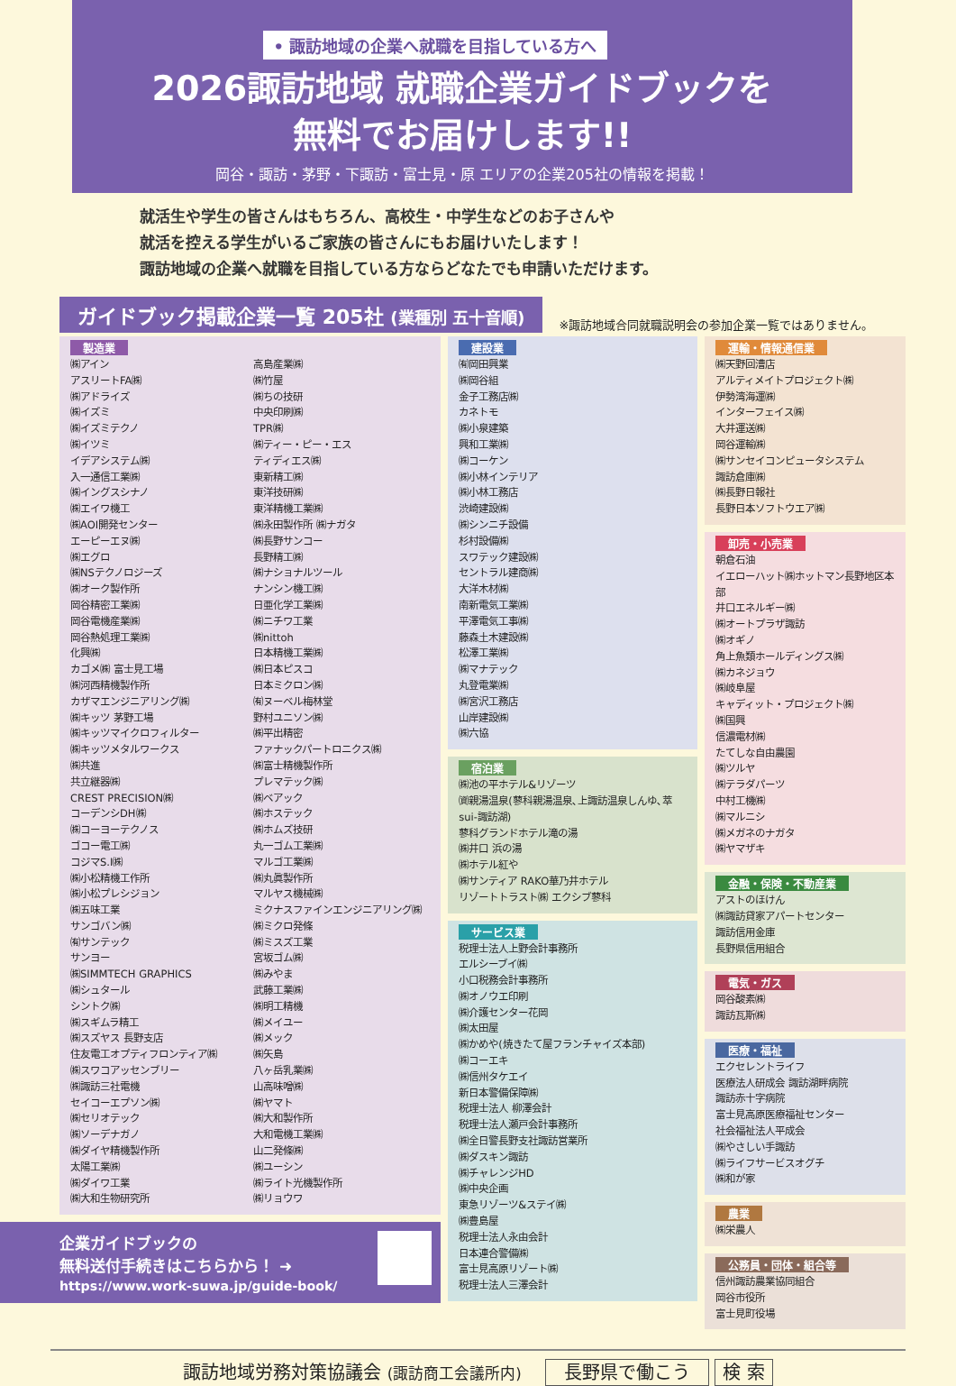• 諏訪地域の企業へ就職を目指している方へ
2026諏訪地域 就職企業ガイドブックを
無料でお届けします!!
岡谷・諏訪・茅野・下諏訪・富士見・原 エリアの企業205社の情報を掲載！
就活生や学生の皆さんはもちろん、高校生・中学生などのお子さんや
就活を控える学生がいるご家族の皆さんにもお届けいたします！
諏訪地域の企業へ就職を目指している方ならどなたでも申請いただけます。
ガイドブック掲載企業一覧 205社 (業種別 五十音順)
※諏訪地域合同就職説明会の参加企業一覧ではありません。
製造業
㈱アイン
アスリートFA㈱
㈱アドライズ
㈱イズミ
㈱イズミテクノ
㈱イツミ
イデアシステム㈱
入一通信工業㈱
㈱イングスシナノ
㈱エイワ機工
㈱AOI開発センター
エーピーエヌ㈱
㈱エグロ
㈱NSテクノロジーズ
㈱オーク製作所
岡谷精密工業㈱
岡谷電機産業㈱
岡谷熱処理工業㈱
化興㈱
カゴメ㈱ 富士見工場
㈱河西精機製作所
カザマエンジニアリング㈱
㈱キッツ 茅野工場
㈱キッツマイクロフィルター
㈱キッツメタルワークス
㈱共進
共立継器㈱
CREST PRECISION㈱
コーデンシDH㈱
㈱コーヨーテクノス
ゴコー電工㈱
コジマS.I㈱
㈱小松精機工作所
㈱小松プレシジョン
㈱五味工業
サンゴバン㈱
㈲サンテック
サンヨー
㈱SIMMTECH GRAPHICS
㈱シュタール
シントク㈱
㈱スギムラ精工
㈱スズヤス 長野支店
住友電工オプティフロンティア㈱
㈱スワコアッセンブリー
㈱諏訪三社電機
セイコーエプソン㈱
㈱セリオテック
㈱ソーデナガノ
㈱ダイヤ精機製作所
太陽工業㈱
㈱ダイワ工業
㈱大和生物研究所
高島産業㈱
㈱竹屋
㈱ちの技研
中央印刷㈱
TPR㈱
㈱ティー・ピー・エス
ティディエス㈱
東新精工㈱
東洋技研㈱
東洋精機工業㈱
㈱永田製作所 ㈱ナガタ
㈱長野サンコー
長野精工㈱
㈱ナショナルツール
ナンシン機工㈱
日亜化学工業㈱
㈱ニチワ工業
㈱nittoh
日本精機工業㈱
㈱日本ピスコ
日本ミクロン㈱
㈲ヌーベル梅林堂
野村ユニソン㈱
㈱平出精密
ファナックパートロニクス㈱
㈱富士精機製作所
プレマテック㈱
㈱ベアック
㈱ホステック
㈱ホムズ技研
丸一ゴム工業㈱
マルゴ工業㈱
㈱丸眞製作所
マルヤス機械㈱
ミクナスファインエンジニアリング㈱
㈱ミクロ発條
㈱ミスズ工業
宮坂ゴム㈱
㈱みやま
武藤工業㈱
㈱明工精機
㈱メイユー
㈱メック
㈱矢島
八ヶ岳乳業㈱
山高味噌㈱
㈱ヤマト
㈱大和製作所
大和電機工業㈱
山二発條㈱
㈱ユーシン
㈱ライト光機製作所
㈱リョウワ
企業ガイドブックの
無料送付手続きはこちらから！ ➜
https://www.work-suwa.jp/guide-book/
建設業
㈲岡田興業
㈱岡谷組
金子工務店㈱
カネトモ
㈱小泉建築
興和工業㈱
㈱コーケン
㈱小林インテリア
㈱小林工務店
渋崎建設㈱
㈱シンニチ設備
杉村設備㈱
スワテック建設㈱
セントラル建商㈱
大洋木材㈱
南新電気工業㈱
平澤電気工事㈱
藤森土木建設㈱
松澤工業㈱
㈱マナテック
丸登電業㈱
㈱宮沢工務店
山岸建設㈱
㈱六協
宿泊業
㈱池の平ホテル&リゾーツ
㈾親湯温泉(蓼科親湯温泉､上諏訪温泉しんゆ､萃sui-諏訪湖)
蓼科グランドホテル滝の湯
㈱井口 浜の湯
㈱ホテル紅や
㈱サンティア RAKO華乃井ホテル
リゾートトラスト㈱ エクシブ蓼科
サービス業
税理士法人上野会計事務所
エルシーブイ㈱
小口税務会計事務所
㈱オノウエ印刷
㈱介護センター花岡
㈱太田屋
㈱かめや(焼きたて屋フランチャイズ本部)
㈱コーエキ
㈱信州タケエイ
新日本警備保障㈱
税理士法人 柳澤会計
税理士法人瀬戸会計事務所
㈱全日警長野支社諏訪営業所
㈱ダスキン諏訪
㈱チャレンジHD
㈱中央企画
東急リゾーツ&ステイ㈱
㈱豊島屋
税理士法人永由会計
日本連合警備㈱
富士見高原リゾート㈱
税理士法人三澤会計
運輸・情報通信業
㈱天野回漕店
アルティメイトプロジェクト㈱
伊勢湾海運㈱
インターフェイス㈱
大井運送㈱
岡谷運輸㈱
㈱サンセイコンピュータシステム
諏訪倉庫㈱
㈱長野日報社
長野日本ソフトウエア㈱
卸売・小売業
朝倉石油
イエローハット㈱ホットマン長野地区本部
井口エネルギー㈱
㈱オートプラザ諏訪
㈱オギノ
角上魚類ホールディングス㈱
㈱カネジョウ
㈱岐阜屋
キャディット・プロジェクト㈱
㈱国興
信濃電材㈱
たてしな自由農園
㈱ツルヤ
㈱テラダパーツ
中村工機㈱
㈱マルニシ
㈱メガネのナガタ
㈱ヤマザキ
金融・保険・不動産業
アストのほけん
㈱諏訪貸家アパートセンター
諏訪信用金庫
長野県信用組合
電気・ガス
岡谷酸素㈱
諏訪瓦斯㈱
医療・福祉
エクセレントライフ
医療法人研成会 諏訪湖畔病院
諏訪赤十字病院
富士見高原医療福祉センター
社会福祉法人平成会
㈱やさしい手諏訪
㈱ライフサービスオグチ
㈱和が家
農業
㈱栄農人
公務員・団体・組合等
信州諏訪農業協同組合
岡谷市役所
富士見町役場
諏訪地域労務対策協議会 (諏訪商工会議所内) 長野県で働こう 検 索